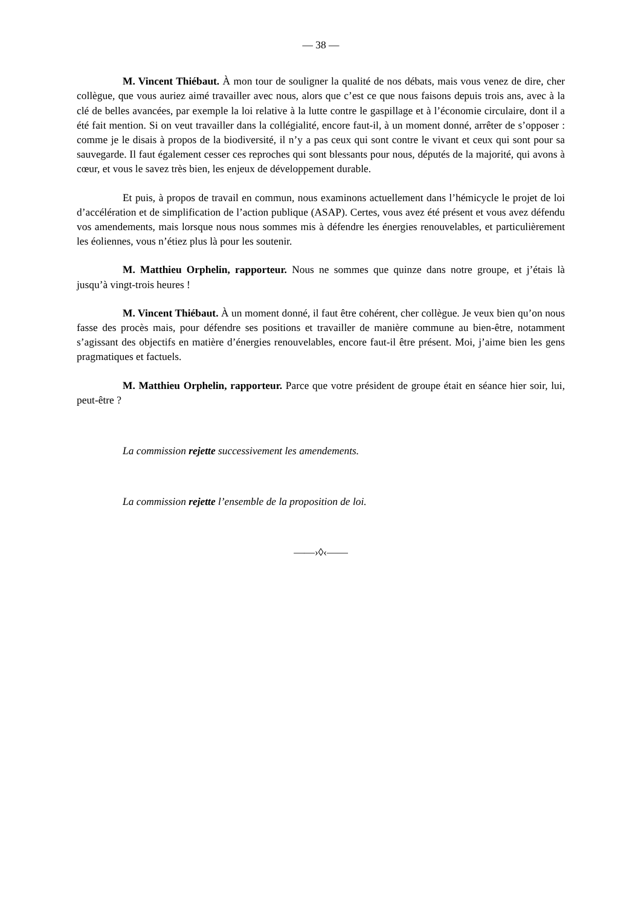— 38 —
M. Vincent Thiébaut. À mon tour de souligner la qualité de nos débats, mais vous venez de dire, cher collègue, que vous auriez aimé travailler avec nous, alors que c’est ce que nous faisons depuis trois ans, avec à la clé de belles avancées, par exemple la loi relative à la lutte contre le gaspillage et à l’économie circulaire, dont il a été fait mention. Si on veut travailler dans la collégialité, encore faut-il, à un moment donné, arrêter de s’opposer : comme je le disais à propos de la biodiversité, il n’y a pas ceux qui sont contre le vivant et ceux qui sont pour sa sauvegarde. Il faut également cesser ces reproches qui sont blessants pour nous, députés de la majorité, qui avons à cœur, et vous le savez très bien, les enjeux de développement durable.
Et puis, à propos de travail en commun, nous examinons actuellement dans l’hémicycle le projet de loi d’accélération et de simplification de l’action publique (ASAP). Certes, vous avez été présent et vous avez défendu vos amendements, mais lorsque nous nous sommes mis à défendre les énergies renouvelables, et particulièrement les éoliennes, vous n’étiez plus là pour les soutenir.
M. Matthieu Orphelin, rapporteur. Nous ne sommes que quinze dans notre groupe, et j’étais là jusqu’à vingt-trois heures !
M. Vincent Thiébaut. À un moment donné, il faut être cohérent, cher collègue. Je veux bien qu’on nous fasse des procès mais, pour défendre ses positions et travailler de manière commune au bien-être, notamment s’agissant des objectifs en matière d’énergies renouvelables, encore faut-il être présent. Moi, j’aime bien les gens pragmatiques et factuels.
M. Matthieu Orphelin, rapporteur. Parce que votre président de groupe était en séance hier soir, lui, peut-être ?
La commission rejette successivement les amendements.
La commission rejette l’ensemble de la proposition de loi.
——›◊‹——